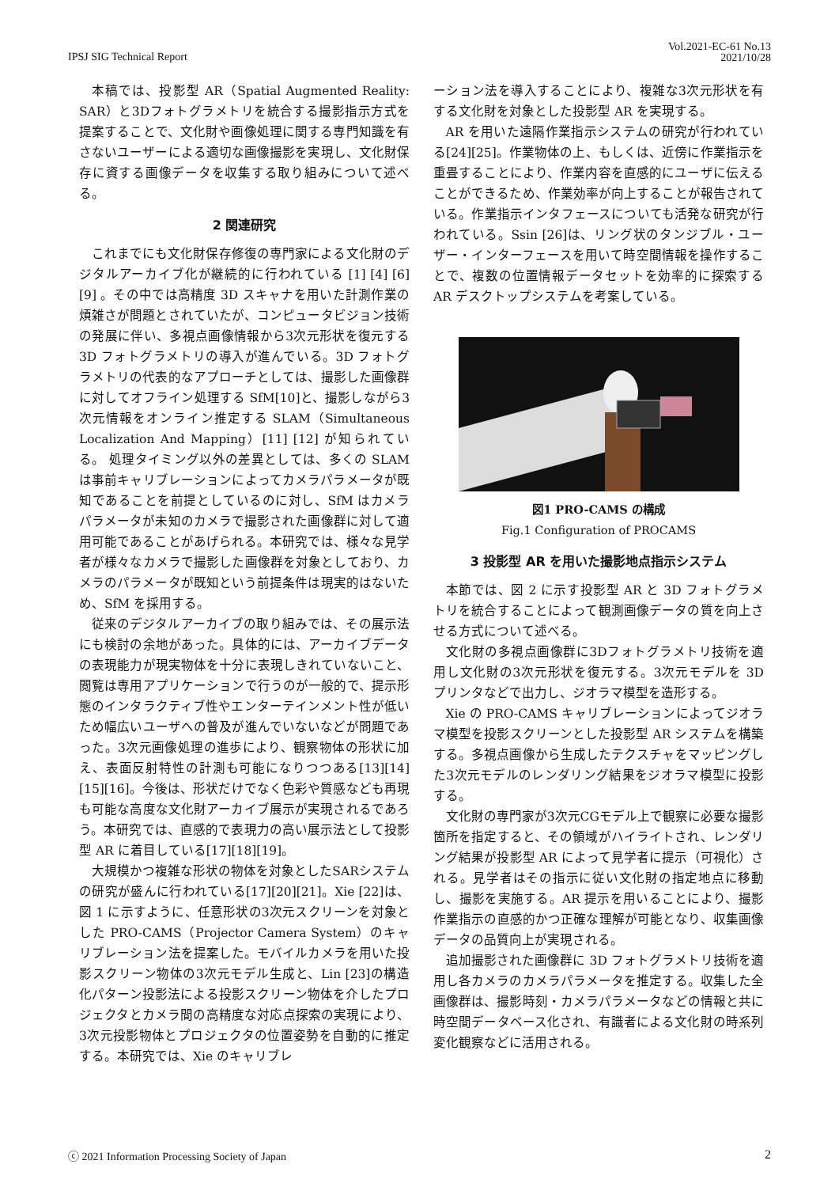IPSJ SIG Technical Report
Vol.2021-EC-61 No.13
2021/10/28
本稿では、投影型 AR（Spatial Augmented Reality: SAR）と3Dフォトグラメトリを統合する撮影指示方式を提案することで、文化財や画像処理に関する専門知識を有さないユーザーによる適切な画像撮影を実現し、文化財保存に資する画像データを収集する取り組みについて述べる。
2 関連研究
これまでにも文化財保存修復の専門家による文化財のデジタルアーカイブ化が継続的に行われている [1] [4] [6] [9] 。その中では高精度 3D スキャナを用いた計測作業の煩雑さが問題とされていたが、コンピュータビジョン技術の発展に伴い、多視点画像情報から3次元形状を復元する 3D フォトグラメトリの導入が進んでいる。3D フォトグラメトリの代表的なアプローチとしては、撮影した画像群に対してオフライン処理する SfM[10]と、撮影しながら3次元情報をオンライン推定する SLAM（Simultaneous Localization And Mapping）[11] [12] が知られている。 処理タイミング以外の差異としては、多くの SLAM は事前キャリブレーションによってカメラパラメータが既知であることを前提としているのに対し、SfM はカメラパラメータが未知のカメラで撮影された画像群に対して適用可能であることがあげられる。本研究では、様々な見学者が様々なカメラで撮影した画像群を対象としており、カメラのパラメータが既知という前提条件は現実的はないため、SfM を採用する。
従来のデジタルアーカイブの取り組みでは、その展示法にも検討の余地があった。具体的には、アーカイブデータの表現能力が現実物体を十分に表現しきれていないこと、閲覧は専用アプリケーションで行うのが一般的で、提示形態のインタラクティブ性やエンターテインメント性が低いため幅広いユーザへの普及が進んでいないなどが問題であった。3次元画像処理の進歩により、観察物体の形状に加え、表面反射特性の計測も可能になりつつある[13][14][15][16]。今後は、形状だけでなく色彩や質感なども再現も可能な高度な文化財アーカイブ展示が実現されるであろう。本研究では、直感的で表現力の高い展示法として投影型 AR に着目している[17][18][19]。
大規模かつ複雑な形状の物体を対象としたSARシステムの研究が盛んに行われている[17][20][21]。Xie [22]は、図 1 に示すように、任意形状の3次元スクリーンを対象とした PRO-CAMS（Projector Camera System）のキャリブレーション法を提案した。モバイルカメラを用いた投影スクリーン物体の3次元モデル生成と、Lin [23]の構造化パターン投影法による投影スクリーン物体を介したプロジェクタとカメラ間の高精度な対応点探索の実現により、3次元投影物体とプロジェクタの位置姿勢を自動的に推定する。本研究では、Xie のキャリブレ
ーション法を導入することにより、複雑な3次元形状を有する文化財を対象とした投影型 AR を実現する。
AR を用いた遠隔作業指示システムの研究が行われている[24][25]。作業物体の上、もしくは、近傍に作業指示を重畳することにより、作業内容を直感的にユーザに伝えることができるため、作業効率が向上することが報告されている。作業指示インタフェースについても活発な研究が行われている。Ssin [26]は、リング状のタンジブル・ユーザー・インターフェースを用いて時空間情報を操作することで、複数の位置情報データセットを効率的に探索する AR デスクトップシステムを考案している。
図1 PRO-CAMS の構成
Fig.1 Configuration of PROCAMS
3 投影型 AR を用いた撮影地点指示システム
本節では、図 2 に示す投影型 AR と 3D フォトグラメトリを統合することによって観測画像データの質を向上させる方式について述べる。
文化財の多視点画像群に3Dフォトグラメトリ技術を適用し文化財の3次元形状を復元する。3次元モデルを 3D プリンタなどで出力し、ジオラマ模型を造形する。
Xie の PRO-CAMS キャリブレーションによってジオラマ模型を投影スクリーンとした投影型 AR システムを構築する。多視点画像から生成したテクスチャをマッピングした3次元モデルのレンダリング結果をジオラマ模型に投影する。
文化財の専門家が3次元CGモデル上で観察に必要な撮影箇所を指定すると、その領域がハイライトされ、レンダリング結果が投影型 AR によって見学者に提示（可視化）される。見学者はその指示に従い文化財の指定地点に移動し、撮影を実施する。AR 提示を用いることにより、撮影作業指示の直感的かつ正確な理解が可能となり、収集画像データの品質向上が実現される。
追加撮影された画像群に 3D フォトグラメトリ技術を適用し各カメラのカメラパラメータを推定する。収集した全画像群は、撮影時刻・カメラパラメータなどの情報と共に時空間データベース化され、有識者による文化財の時系列変化観察などに活用される。
ⓒ 2021 Information Processing Society of Japan
2